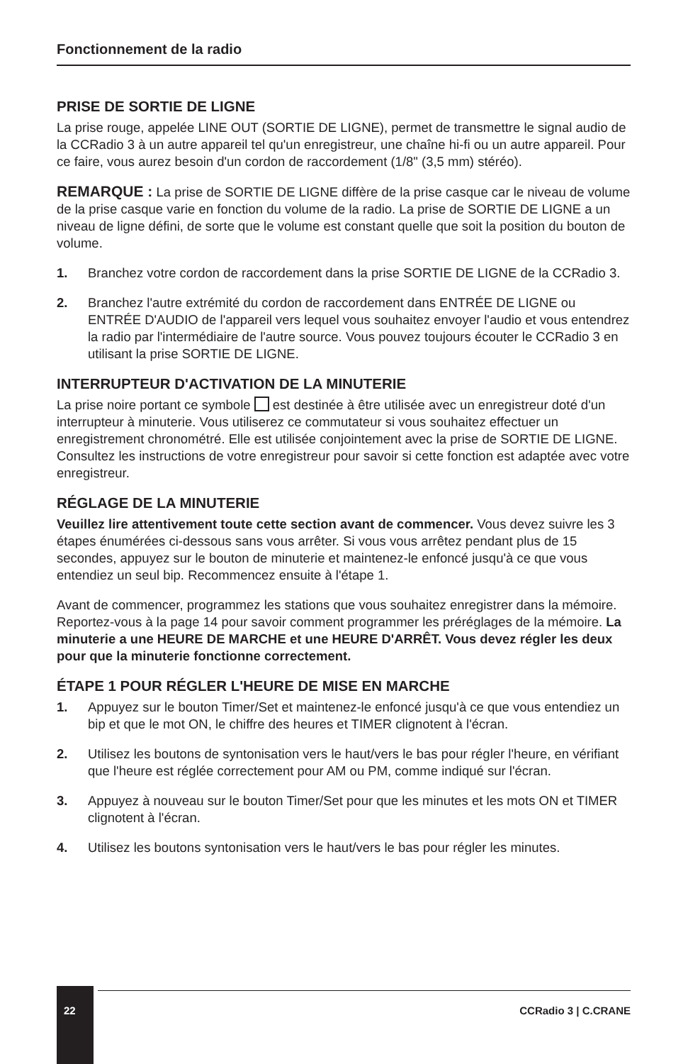Fonctionnement de la radio
PRISE DE SORTIE DE LIGNE
La prise rouge, appelée LINE OUT (SORTIE DE LIGNE), permet de transmettre le signal audio de la CCRadio 3 à un autre appareil tel qu'un enregistreur, une chaîne hi-fi ou un autre appareil. Pour ce faire, vous aurez besoin d'un cordon de raccordement (1/8" (3,5 mm) stéréo).
REMARQUE : La prise de SORTIE DE LIGNE diffère de la prise casque car le niveau de volume de la prise casque varie en fonction du volume de la radio. La prise de SORTIE DE LIGNE a un niveau de ligne défini, de sorte que le volume est constant quelle que soit la position du bouton de volume.
1. Branchez votre cordon de raccordement dans la prise SORTIE DE LIGNE de la CCRadio 3.
2. Branchez l'autre extrémité du cordon de raccordement dans ENTRÉE DE LIGNE ou ENTRÉE D'AUDIO de l'appareil vers lequel vous souhaitez envoyer l'audio et vous entendrez la radio par l'intermédiaire de l'autre source. Vous pouvez toujours écouter le CCRadio 3 en utilisant la prise SORTIE DE LIGNE.
INTERRUPTEUR D'ACTIVATION DE LA MINUTERIE
La prise noire portant ce symbole est destinée à être utilisée avec un enregistreur doté d'un interrupteur à minuterie. Vous utiliserez ce commutateur si vous souhaitez effectuer un enregistrement chronométré. Elle est utilisée conjointement avec la prise de SORTIE DE LIGNE. Consultez les instructions de votre enregistreur pour savoir si cette fonction est adaptée avec votre enregistreur.
RÉGLAGE DE LA MINUTERIE
Veuillez lire attentivement toute cette section avant de commencer. Vous devez suivre les 3 étapes énumérées ci-dessous sans vous arrêter. Si vous vous arrêtez pendant plus de 15 secondes, appuyez sur le bouton de minuterie et maintenez-le enfoncé jusqu'à ce que vous entendiez un seul bip. Recommencez ensuite à l'étape 1.
Avant de commencer, programmez les stations que vous souhaitez enregistrer dans la mémoire. Reportez-vous à la page 14 pour savoir comment programmer les préréglages de la mémoire. La minuterie a une HEURE DE MARCHE et une HEURE D'ARRÊT. Vous devez régler les deux pour que la minuterie fonctionne correctement.
ÉTAPE 1 POUR RÉGLER L'HEURE DE MISE EN MARCHE
1. Appuyez sur le bouton Timer/Set et maintenez-le enfoncé jusqu'à ce que vous entendiez un bip et que le mot ON, le chiffre des heures et TIMER clignotent à l'écran.
2. Utilisez les boutons de syntonisation vers le haut/vers le bas pour régler l'heure, en vérifiant que l'heure est réglée correctement pour AM ou PM, comme indiqué sur l'écran.
3. Appuyez à nouveau sur le bouton Timer/Set pour que les minutes et les mots ON et TIMER clignotent à l'écran.
4. Utilisez les boutons syntonisation vers le haut/vers le bas pour régler les minutes.
22
CCRadio 3 | C.CRANE